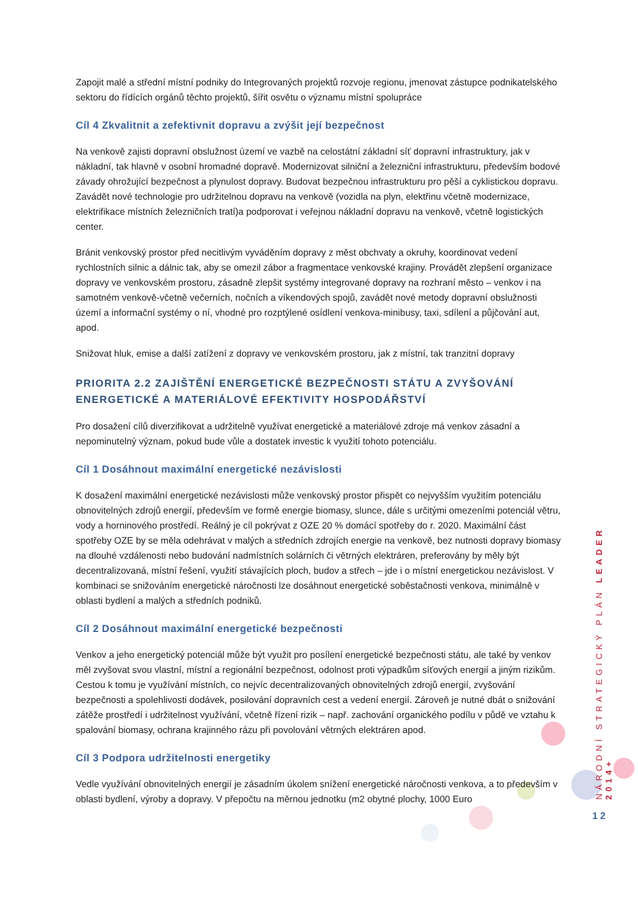Zapojit malé a střední místní podniky do Integrovaných projektů rozvoje regionu, jmenovat zástupce podnikatelského sektoru do řídících orgánů těchto projektů, šířit osvětu o významu místní spolupráce
Cíl 4 Zkvalitnit a zefektivnit dopravu a zvýšit její bezpečnost
Na venkově zajisti dopravní obslužnost území ve vazbě na celostátní základní síť dopravní infrastruktury, jak v nákladní, tak hlavně v osobní hromadné dopravě. Modernizovat silniční a železniční infrastrukturu, především bodové závady ohrožující bezpečnost a plynulost dopravy. Budovat bezpečnou infrastrukturu pro pěší a cyklistickou dopravu. Zavádět nové technologie pro udržitelnou dopravu na venkově (vozidla na plyn, elektřinu včetně modernizace, elektrifikace místních železničních tratí)a podporovat i veřejnou nákladní dopravu na venkově, včetně logistických center.
Bránit venkovský prostor před necitlivým vyváděním dopravy z měst obchvaty a okruhy, koordinovat vedení rychlostních silnic a dálnic tak, aby se omezil zábor a fragmentace venkovské krajiny. Provádět zlepšení organizace dopravy ve venkovském prostoru, zásadně zlepšit systémy integrované dopravy na rozhraní město – venkov i na samotném venkově-včetně večerních, nočních a víkendových spojů, zavádět nové metody dopravní obslužnosti území a informační systémy o ní, vhodné pro rozptýlené osídlení venkova-minibusy, taxi, sdílení a půjčování aut, apod.
Snižovat hluk, emise a další zatížení z dopravy ve venkovském prostoru, jak z místní, tak tranzitní dopravy
PRIORITA 2.2 ZAJIŠTĚNÍ ENERGETICKÉ BEZPEČNOSTI STÁTU A ZVYŠOVÁNÍ ENERGETICKÉ A MATERIÁLOVÉ EFEKTIVITY HOSPODÁŘSTVÍ
Pro dosažení cílů diverzifikovat a udržitelně využívat energetické a materiálové zdroje má venkov zásadní a nepominutelný význam, pokud bude vůle a dostatek investic k využití tohoto potenciálu.
Cíl 1 Dosáhnout maximální energetické nezávislosti
K dosažení maximální energetické nezávislosti může venkovský prostor přispět co nejvyšším využitím potenciálu obnovitelných zdrojů energií, především ve formě energie biomasy, slunce, dále s určitými omezeními potenciál větru, vody a horninového prostředí. Reálný je cíl pokrývat z OZE 20 % domácí spotřeby do r. 2020. Maximální část spotřeby OZE by se měla odehrávat v malých a středních zdrojích energie na venkově, bez nutnosti dopravy biomasy na dlouhé vzdálenosti nebo budování nadmístních solárních či větrných elektráren, preferovány by měly být decentralizovaná, místní řešení, využití stávajících ploch, budov a střech – jde i o místní energetickou nezávislost. V kombinaci se snižováním energetické náročnosti lze dosáhnout energetické soběstačnosti venkova, minimálně v oblasti bydlení a malých a středních podniků.
Cíl 2 Dosáhnout maximální energetické bezpečnosti
Venkov a jeho energetický potenciál může být využit pro posílení energetické bezpečnosti státu, ale také by venkov měl zvyšovat svou vlastní, místní a regionální bezpečnost, odolnost proti výpadkům síťových energií a jiným rizikům. Cestou k tomu je využívání místních, co nejvíc decentralizovaných obnovitelných zdrojů energií, zvyšování bezpečnosti a spolehlivosti dodávek, posilování dopravních cest a vedení energií. Zároveň je nutné dbát o snižování zátěže prostředí i udržitelnost využívání, včetně řízení rizik – např. zachování organického podílu v půdě ve vztahu k spalování biomasy, ochrana krajinného rázu při povolování větrných elektráren apod.
Cíl 3 Podpora udržitelnosti energetiky
Vedle využívání obnovitelných energií je zásadním úkolem snížení energetické náročnosti venkova, a to především v oblasti bydlení, výroby a dopravy. V přepočtu na měrnou jednotku (m2 obytné plochy, 1000 Euro
NÁRODNÍ STRATEGICKÝ PLÁN LEADER 2014+
12